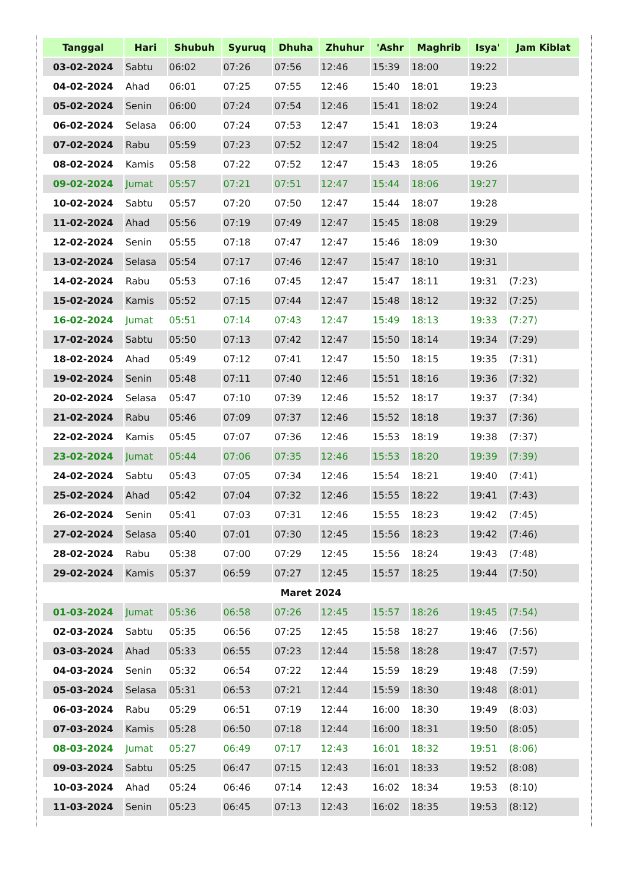| Tanggal | Hari | Shubuh | Syuruq | Dhuha | Zhuhur | 'Ashr | Maghrib | Isya' | Jam Kiblat |
| --- | --- | --- | --- | --- | --- | --- | --- | --- | --- |
| 03-02-2024 | Sabtu | 06:02 | 07:26 | 07:56 | 12:46 | 15:39 | 18:00 | 19:22 | |
| 04-02-2024 | Ahad | 06:01 | 07:25 | 07:55 | 12:46 | 15:40 | 18:01 | 19:23 | |
| 05-02-2024 | Senin | 06:00 | 07:24 | 07:54 | 12:46 | 15:41 | 18:02 | 19:24 | |
| 06-02-2024 | Selasa | 06:00 | 07:24 | 07:53 | 12:47 | 15:41 | 18:03 | 19:24 | |
| 07-02-2024 | Rabu | 05:59 | 07:23 | 07:52 | 12:47 | 15:42 | 18:04 | 19:25 | |
| 08-02-2024 | Kamis | 05:58 | 07:22 | 07:52 | 12:47 | 15:43 | 18:05 | 19:26 | |
| 09-02-2024 | Jumat | 05:57 | 07:21 | 07:51 | 12:47 | 15:44 | 18:06 | 19:27 | |
| 10-02-2024 | Sabtu | 05:57 | 07:20 | 07:50 | 12:47 | 15:44 | 18:07 | 19:28 | |
| 11-02-2024 | Ahad | 05:56 | 07:19 | 07:49 | 12:47 | 15:45 | 18:08 | 19:29 | |
| 12-02-2024 | Senin | 05:55 | 07:18 | 07:47 | 12:47 | 15:46 | 18:09 | 19:30 | |
| 13-02-2024 | Selasa | 05:54 | 07:17 | 07:46 | 12:47 | 15:47 | 18:10 | 19:31 | |
| 14-02-2024 | Rabu | 05:53 | 07:16 | 07:45 | 12:47 | 15:47 | 18:11 | 19:31 | (7:23) |
| 15-02-2024 | Kamis | 05:52 | 07:15 | 07:44 | 12:47 | 15:48 | 18:12 | 19:32 | (7:25) |
| 16-02-2024 | Jumat | 05:51 | 07:14 | 07:43 | 12:47 | 15:49 | 18:13 | 19:33 | (7:27) |
| 17-02-2024 | Sabtu | 05:50 | 07:13 | 07:42 | 12:47 | 15:50 | 18:14 | 19:34 | (7:29) |
| 18-02-2024 | Ahad | 05:49 | 07:12 | 07:41 | 12:47 | 15:50 | 18:15 | 19:35 | (7:31) |
| 19-02-2024 | Senin | 05:48 | 07:11 | 07:40 | 12:46 | 15:51 | 18:16 | 19:36 | (7:32) |
| 20-02-2024 | Selasa | 05:47 | 07:10 | 07:39 | 12:46 | 15:52 | 18:17 | 19:37 | (7:34) |
| 21-02-2024 | Rabu | 05:46 | 07:09 | 07:37 | 12:46 | 15:52 | 18:18 | 19:37 | (7:36) |
| 22-02-2024 | Kamis | 05:45 | 07:07 | 07:36 | 12:46 | 15:53 | 18:19 | 19:38 | (7:37) |
| 23-02-2024 | Jumat | 05:44 | 07:06 | 07:35 | 12:46 | 15:53 | 18:20 | 19:39 | (7:39) |
| 24-02-2024 | Sabtu | 05:43 | 07:05 | 07:34 | 12:46 | 15:54 | 18:21 | 19:40 | (7:41) |
| 25-02-2024 | Ahad | 05:42 | 07:04 | 07:32 | 12:46 | 15:55 | 18:22 | 19:41 | (7:43) |
| 26-02-2024 | Senin | 05:41 | 07:03 | 07:31 | 12:46 | 15:55 | 18:23 | 19:42 | (7:45) |
| 27-02-2024 | Selasa | 05:40 | 07:01 | 07:30 | 12:45 | 15:56 | 18:23 | 19:42 | (7:46) |
| 28-02-2024 | Rabu | 05:38 | 07:00 | 07:29 | 12:45 | 15:56 | 18:24 | 19:43 | (7:48) |
| 29-02-2024 | Kamis | 05:37 | 06:59 | 07:27 | 12:45 | 15:57 | 18:25 | 19:44 | (7:50) |
| Maret 2024 | | | | | | | | | |
| 01-03-2024 | Jumat | 05:36 | 06:58 | 07:26 | 12:45 | 15:57 | 18:26 | 19:45 | (7:54) |
| 02-03-2024 | Sabtu | 05:35 | 06:56 | 07:25 | 12:45 | 15:58 | 18:27 | 19:46 | (7:56) |
| 03-03-2024 | Ahad | 05:33 | 06:55 | 07:23 | 12:44 | 15:58 | 18:28 | 19:47 | (7:57) |
| 04-03-2024 | Senin | 05:32 | 06:54 | 07:22 | 12:44 | 15:59 | 18:29 | 19:48 | (7:59) |
| 05-03-2024 | Selasa | 05:31 | 06:53 | 07:21 | 12:44 | 15:59 | 18:30 | 19:48 | (8:01) |
| 06-03-2024 | Rabu | 05:29 | 06:51 | 07:19 | 12:44 | 16:00 | 18:30 | 19:49 | (8:03) |
| 07-03-2024 | Kamis | 05:28 | 06:50 | 07:18 | 12:44 | 16:00 | 18:31 | 19:50 | (8:05) |
| 08-03-2024 | Jumat | 05:27 | 06:49 | 07:17 | 12:43 | 16:01 | 18:32 | 19:51 | (8:06) |
| 09-03-2024 | Sabtu | 05:25 | 06:47 | 07:15 | 12:43 | 16:01 | 18:33 | 19:52 | (8:08) |
| 10-03-2024 | Ahad | 05:24 | 06:46 | 07:14 | 12:43 | 16:02 | 18:34 | 19:53 | (8:10) |
| 11-03-2024 | Senin | 05:23 | 06:45 | 07:13 | 12:43 | 16:02 | 18:35 | 19:53 | (8:12) |